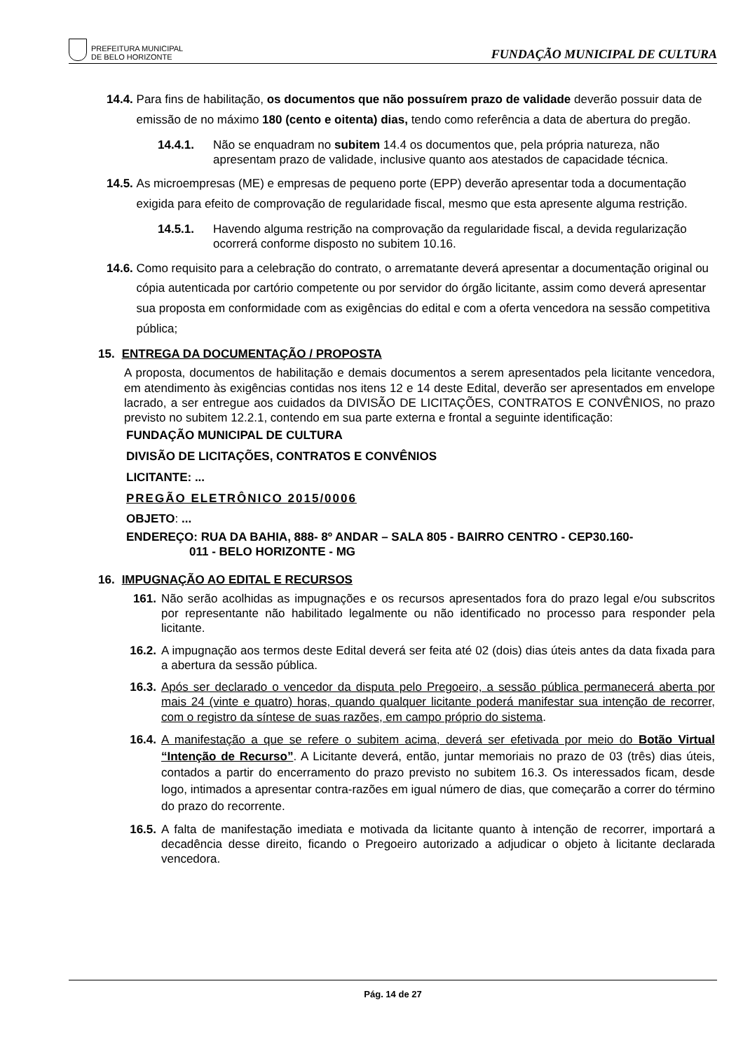PREFEITURA MUNICIPAL
DE BELO HORIZONTE
FUNDAÇÃO MUNICIPAL DE CULTURA
14.4. Para fins de habilitação, os documentos que não possuírem prazo de validade deverão possuir data de emissão de no máximo 180 (cento e oitenta) dias, tendo como referência a data de abertura do pregão.
14.4.1. Não se enquadram no subitem 14.4 os documentos que, pela própria natureza, não apresentam prazo de validade, inclusive quanto aos atestados de capacidade técnica.
14.5. As microempresas (ME) e empresas de pequeno porte (EPP) deverão apresentar toda a documentação exigida para efeito de comprovação de regularidade fiscal, mesmo que esta apresente alguma restrição.
14.5.1. Havendo alguma restrição na comprovação da regularidade fiscal, a devida regularização ocorrerá conforme disposto no subitem 10.16.
14.6. Como requisito para a celebração do contrato, o arrematante deverá apresentar a documentação original ou cópia autenticada por cartório competente ou por servidor do órgão licitante, assim como deverá apresentar sua proposta em conformidade com as exigências do edital e com a oferta vencedora na sessão competitiva pública;
15. ENTREGA DA DOCUMENTAÇÃO / PROPOSTA
A proposta, documentos de habilitação e demais documentos a serem apresentados pela licitante vencedora, em atendimento às exigências contidas nos itens 12 e 14 deste Edital, deverão ser apresentados em envelope lacrado, a ser entregue aos cuidados da DIVISÃO DE LICITAÇÕES, CONTRATOS E CONVÊNIOS, no prazo previsto no subitem 12.2.1, contendo em sua parte externa e frontal a seguinte identificação:
FUNDAÇÃO MUNICIPAL DE CULTURA
DIVISÃO DE LICITAÇÕES, CONTRATOS E CONVÊNIOS
LICITANTE: ...
PREGÃO ELETRÔNICO 2015/0006
OBJETO: ...
ENDEREÇO: RUA DA BAHIA, 888- 8º ANDAR – SALA 805 - BAIRRO CENTRO - CEP30.160-
011 - BELO HORIZONTE - MG
16. IMPUGNAÇÃO AO EDITAL E RECURSOS
161. Não serão acolhidas as impugnações e os recursos apresentados fora do prazo legal e/ou subscritos por representante não habilitado legalmente ou não identificado no processo para responder pela licitante.
16.2. A impugnação aos termos deste Edital deverá ser feita até 02 (dois) dias úteis antes da data fixada para a abertura da sessão pública.
16.3. Após ser declarado o vencedor da disputa pelo Pregoeiro, a sessão pública permanecerá aberta por mais 24 (vinte e quatro) horas, quando qualquer licitante poderá manifestar sua intenção de recorrer, com o registro da síntese de suas razões, em campo próprio do sistema.
16.4. A manifestação a que se refere o subitem acima, deverá ser efetivada por meio do Botão Virtual “Intenção de Recurso”. A Licitante deverá, então, juntar memoriais no prazo de 03 (três) dias úteis, contados a partir do encerramento do prazo previsto no subitem 16.3. Os interessados ficam, desde logo, intimados a apresentar contra-razões em igual número de dias, que começarão a correr do término do prazo do recorrente.
16.5. A falta de manifestação imediata e motivada da licitante quanto à intenção de recorrer, importará a decadência desse direito, ficando o Pregoeiro autorizado a adjudicar o objeto à licitante declarada vencedora.
Pág. 14 de 27